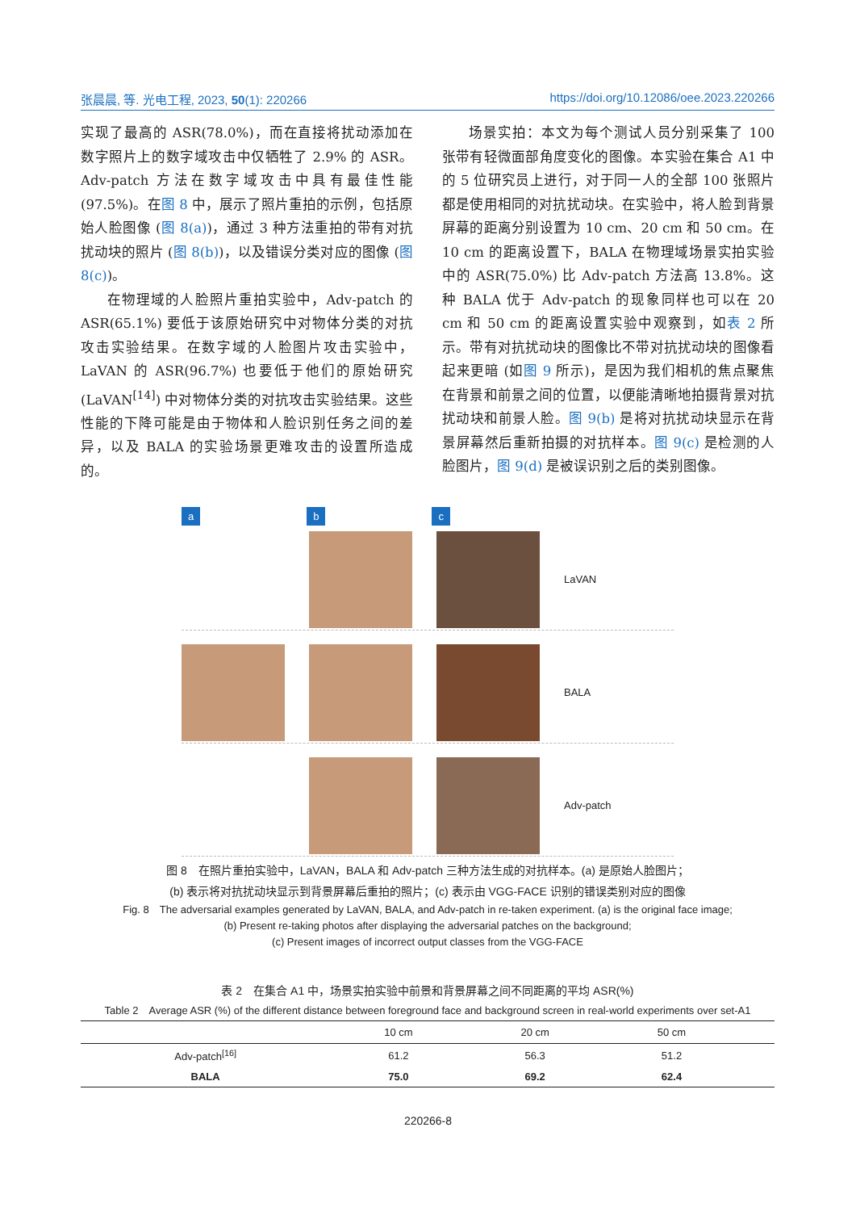张晨晨, 等. 光电工程, 2023, 50(1): 220266 https://doi.org/10.12086/oee.2023.220266
实现了最高的 ASR(78.0%)，而在直接将扰动添加在数字照片上的数字域攻击中仅牺牲了 2.9% 的 ASR。Adv-patch 方法在数字域攻击中具有最佳性能(97.5%)。在图 8 中，展示了照片重拍的示例，包括原始人脸图像 (图 8(a))，通过 3 种方法重拍的带有对抗扰动块的照片 (图 8(b))，以及错误分类对应的图像 (图 8(c))。
在物理域的人脸照片重拍实验中，Adv-patch 的 ASR(65.1%) 要低于该原始研究中对物体分类的对抗攻击实验结果。在数字域的人脸图片攻击实验中，LaVAN 的 ASR(96.7%) 也要低于他们的原始研究 (LaVAN<sup>[14]</sup>) 中对物体分类的对抗攻击实验结果。这些性能的下降可能是由于物体和人脸识别任务之间的差异，以及 BALA 的实验场景更难攻击的设置所造成的。
场景实拍：本文为每个测试人员分别采集了 100 张带有轻微面部角度变化的图像。本实验在集合 A1 中的 5 位研究员上进行，对于同一人的全部 100 张照片都是使用相同的对抗扰动块。在实验中，将人脸到背景屏幕的距离分别设置为 10 cm、20 cm 和 50 cm。在 10 cm 的距离设置下，BALA 在物理域场景实拍实验中的 ASR(75.0%) 比 Adv-patch 方法高 13.8%。这种 BALA 优于 Adv-patch 的现象同样也可以在 20 cm 和 50 cm 的距离设置实验中观察到，如表 2 所示。带有对抗扰动块的图像比不带对抗扰动块的图像看起来更暗 (如图 9 所示)，是因为我们相机的焦点聚焦在背景和前景之间的位置，以便能清晰地拍摄背景对抗扰动块和前景人脸。图 9(b) 是将对抗扰动块显示在背景屏幕然后重新拍摄的对抗样本。图 9(c) 是检测的人脸图片，图 9(d) 是被误识别之后的类别图像。
a b c
LaVAN
BALA
Adv-patch
图 8　在照片重拍实验中，LaVAN，BALA 和 Adv-patch 三种方法生成的对抗样本。(a) 是原始人脸图片；
(b) 表示将对抗扰动块显示到背景屏幕后重拍的照片；(c) 表示由 VGG-FACE 识别的错误类别对应的图像
Fig. 8　The adversarial examples generated by LaVAN, BALA, and Adv-patch in re-taken experiment. (a) is the original face image;
(b) Present re-taking photos after displaying the adversarial patches on the background;
(c) Present images of incorrect output classes from the VGG-FACE
表 2　在集合 A1 中，场景实拍实验中前景和背景屏幕之间不同距离的平均 ASR(%)
Table 2　Average ASR (%) of the different distance between foreground face and background screen in real-world experiments over set-A1
| | 10 cm | 20 cm | 50 cm | |
| --- | --- | --- | --- | --- |
| Adv-patch<sup>[16]</sup> | 61.2 | 56.3 | 51.2 | |
| BALA | 75.0 | 69.2 | 62.4 | |
220266-8